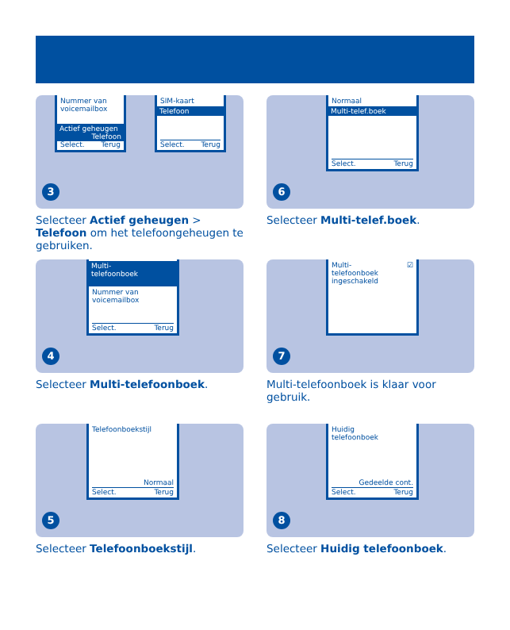Nummer van
voicemailbox
Actief geheugen
Telefoon
Select. Terug
SIM-kaart
Telefoon
Select. Terug
3
Selecteer Actief geheugen > Telefoon om het telefoongeheugen te gebruiken.
Normaal
Multi-telef.boek
Select. Terug
6
Selecteer Multi-telef.boek.
Multi-
telefoonboek
Nummer van
voicemailbox
Select. Terug
4
Selecteer Multi-telefoonboek.
Multi- ☑
telefoonboek
ingeschakeld
7
Multi-telefoonboek is klaar voor gebruik.
Telefoonboekstijl
Normaal
Select. Terug
5
Selecteer Telefoonboekstijl.
Huidig
telefoonboek
Gedeelde cont.
Select. Terug
8
Selecteer Huidig telefoonboek.